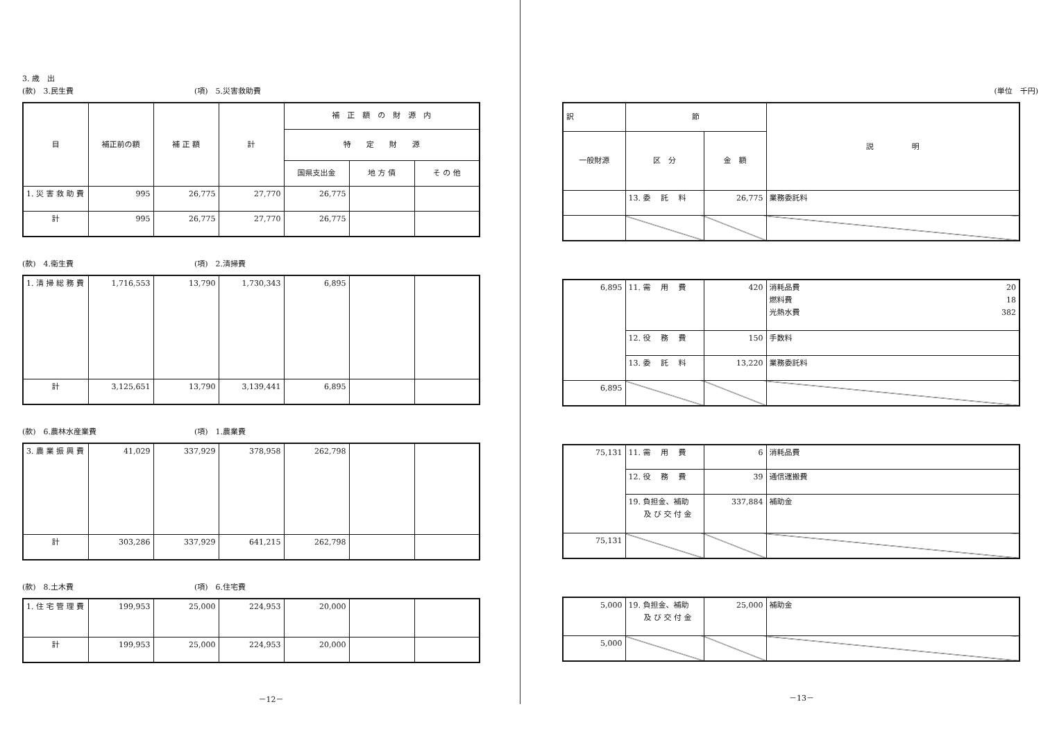3. 歳　出
(款)　3.民生費 (項)　5.災害救助費
| 目 | 補正前の額 | 補 正 額 | 計 | 補 正 額 の 財 源 内 | | |
| --- | --- | --- | --- | --- | --- | --- |
| | | | | 特 定 財 源 | | |
| | | | | 国県支出金 | 地 方 債 | そ の 他 |
| 1. 災 害 救 助 費 | 995 | 26,775 | 27,770 | 26,775 | | |
| 計 | 995 | 26,775 | 27,770 | 26,775 | | |
(款)　4.衛生費 (項)　2.清掃費
| 1. 清 掃 総 務 費 | 1,716,553 | 13,790 | 1,730,343 | 6,895 | | |
| 計 | 3,125,651 | 13,790 | 3,139,441 | 6,895 | | |
(款)　6.農林水産業費 (項)　1.農業費
| 3. 農 業 振 興 費 | 41,029 | 337,929 | 378,958 | 262,798 | | |
| 計 | 303,286 | 337,929 | 641,215 | 262,798 | | |
(款)　8.土木費 (項)　6.住宅費
| 1. 住 宅 管 理 費 | 199,953 | 25,000 | 224,953 | 20,000 | | |
| 計 | 199,953 | 25,000 | 224,953 | 20,000 | | |
－12－
(単位　千円)
| 訳 | 節 | | 説 明 |
| --- | --- | --- | --- |
| 一般財源 | 区 分 | 金 額 | |
| | 13. 委 託 料 | 26,775 | 業務委託料 |
| 6,895 | 11. 需 用 費 | 420 | 消耗品費 20 燃料費 18 光熱水費 382 |
| | 12. 役 務 費 | 150 | 手数料 |
| | 13. 委 託 料 | 13,220 | 業務委託料 |
| 6,895 | | | |
| 75,131 | 11. 需 用 費 | 6 | 消耗品費 |
| | 12. 役 務 費 | 39 | 通信運搬費 |
| | 19. 負担金、補助 及 び 交 付 金 | 337,884 | 補助金 |
| 75,131 | | | |
| 5,000 | 19. 負担金、補助 及 び 交 付 金 | 25,000 | 補助金 |
| 5,000 | | | |
－13－